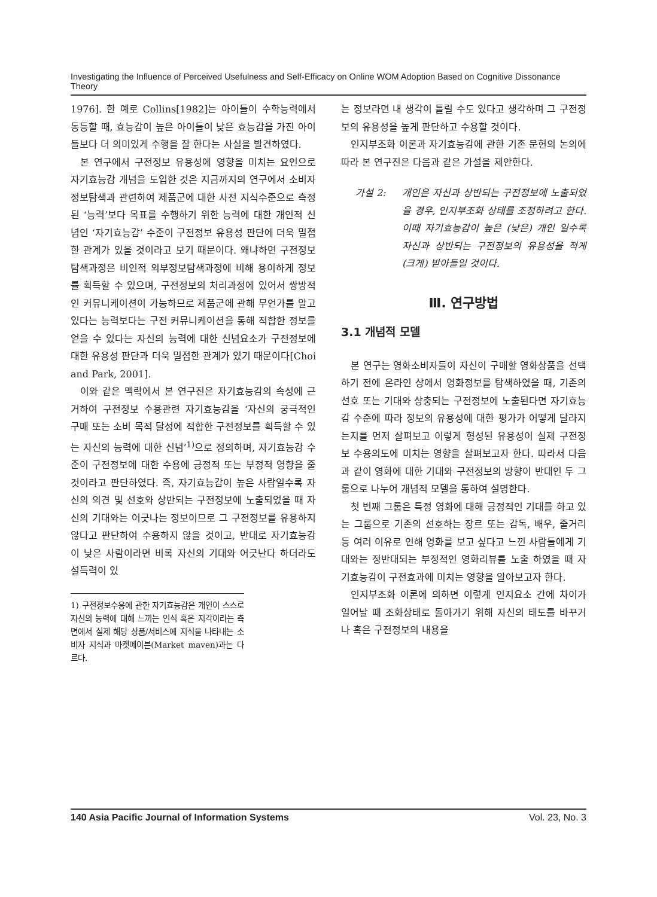Investigating the Influence of Perceived Usefulness and Self-Efficacy on Online WOM Adoption Based on Cognitive Dissonance Theory
1976]. 한 예로 Collins[1982]는 아이들이 수학능력에서 동등할 때, 효능감이 높은 아이들이 낮은 효능감을 가진 아이들보다 더 의미있게 수행을 잘 한다는 사실을 발견하였다.
본 연구에서 구전정보 유용성에 영향을 미치는 요인으로 자기효능감 개념을 도입한 것은 지금까지의 연구에서 소비자 정보탐색과 관련하여 제품군에 대한 사전 지식수준으로 측정된 ‘능력’보다 목표를 수행하기 위한 능력에 대한 개인적 신념인 ‘자기효능감’ 수준이 구전정보 유용성 판단에 더욱 밀접한 관계가 있을 것이라고 보기 때문이다. 왜냐하면 구전정보 탐색과정은 비인적 외부정보탐색과정에 비해 용이하게 정보를 획득할 수 있으며, 구전정보의 처리과정에 있어서 쌍방적인 커뮤니케이션이 가능하므로 제품군에 관해 무언가를 알고 있다는 능력보다는 구전 커뮤니케이션을 통해 적합한 정보를 얻을 수 있다는 자신의 능력에 대한 신념요소가 구전정보에 대한 유용성 판단과 더욱 밀접한 관계가 있기 때문이다[Choi and Park, 2001].
이와 같은 맥락에서 본 연구진은 자기효능감의 속성에 근거하여 구전정보 수용관련 자기효능감을 ‘자신의 궁극적인 구매 또는 소비 목적 달성에 적합한 구전정보를 획득할 수 있는 자신의 능력에 대한 신념’<sup>1)</sup>으로 정의하며, 자기효능감 수준이 구전정보에 대한 수용에 긍정적 또는 부정적 영향을 줄 것이라고 판단하였다. 즉, 자기효능감이 높은 사람일수록 자신의 의견 및 선호와 상반되는 구전정보에 노출되었을 때 자신의 기대와는 어긋나는 정보이므로 그 구전정보를 유용하지 않다고 판단하여 수용하지 않을 것이고, 반대로 자기효능감이 낮은 사람이라면 비록 자신의 기대와 어긋난다 하더라도 설득력이 있
1) 구전정보수용에 관한 자기효능감은 개인이 스스로 자신의 능력에 대해 느끼는 인식 혹은 지각이라는 측면에서 실제 해당 상품/서비스에 지식을 나타내는 소비자 지식과 마켓메이븐(Market maven)과는 다르다.
는 정보라면 내 생각이 틀릴 수도 있다고 생각하며 그 구전정보의 유용성을 높게 판단하고 수용할 것이다.
인지부조화 이론과 자기효능감에 관한 기존 문헌의 논의에 따라 본 연구진은 다음과 같은 가설을 제안한다.
가설 2: 개인은 자신과 상반되는 구전정보에 노출되었을 경우, 인지부조화 상태를 조정하려고 한다. 이때 자기효능감이 높은 (낮은) 개인 일수록 자신과 상반되는 구전정보의 유용성을 적게 (크게) 받아들일 것이다.
Ⅲ. 연구방법
3.1 개념적 모델
본 연구는 영화소비자들이 자신이 구매할 영화상품을 선택하기 전에 온라인 상에서 영화정보를 탐색하였을 때, 기존의 선호 또는 기대와 상충되는 구전정보에 노출된다면 자기효능감 수준에 따라 정보의 유용성에 대한 평가가 어떻게 달라지는지를 먼저 살펴보고 이렇게 형성된 유용성이 실제 구전정보 수용의도에 미치는 영향을 살펴보고자 한다. 따라서 다음과 같이 영화에 대한 기대와 구전정보의 방향이 반대인 두 그룹으로 나누어 개념적 모델을 통하여 설명한다.
첫 번째 그룹은 특정 영화에 대해 긍정적인 기대를 하고 있는 그룹으로 기존의 선호하는 장르 또는 감독, 배우, 줄거리 등 여러 이유로 인해 영화를 보고 싶다고 느낀 사람들에게 기대와는 정반대되는 부정적인 영화리뷰를 노출 하였을 때 자기효능감이 구전효과에 미치는 영향을 알아보고자 한다.
인지부조화 이론에 의하면 이렇게 인지요소 간에 차이가 일어날 때 조화상태로 돌아가기 위해 자신의 태도를 바꾸거나 혹은 구전정보의 내용을
140 Asia Pacific Journal of Information Systems Vol. 23, No. 3